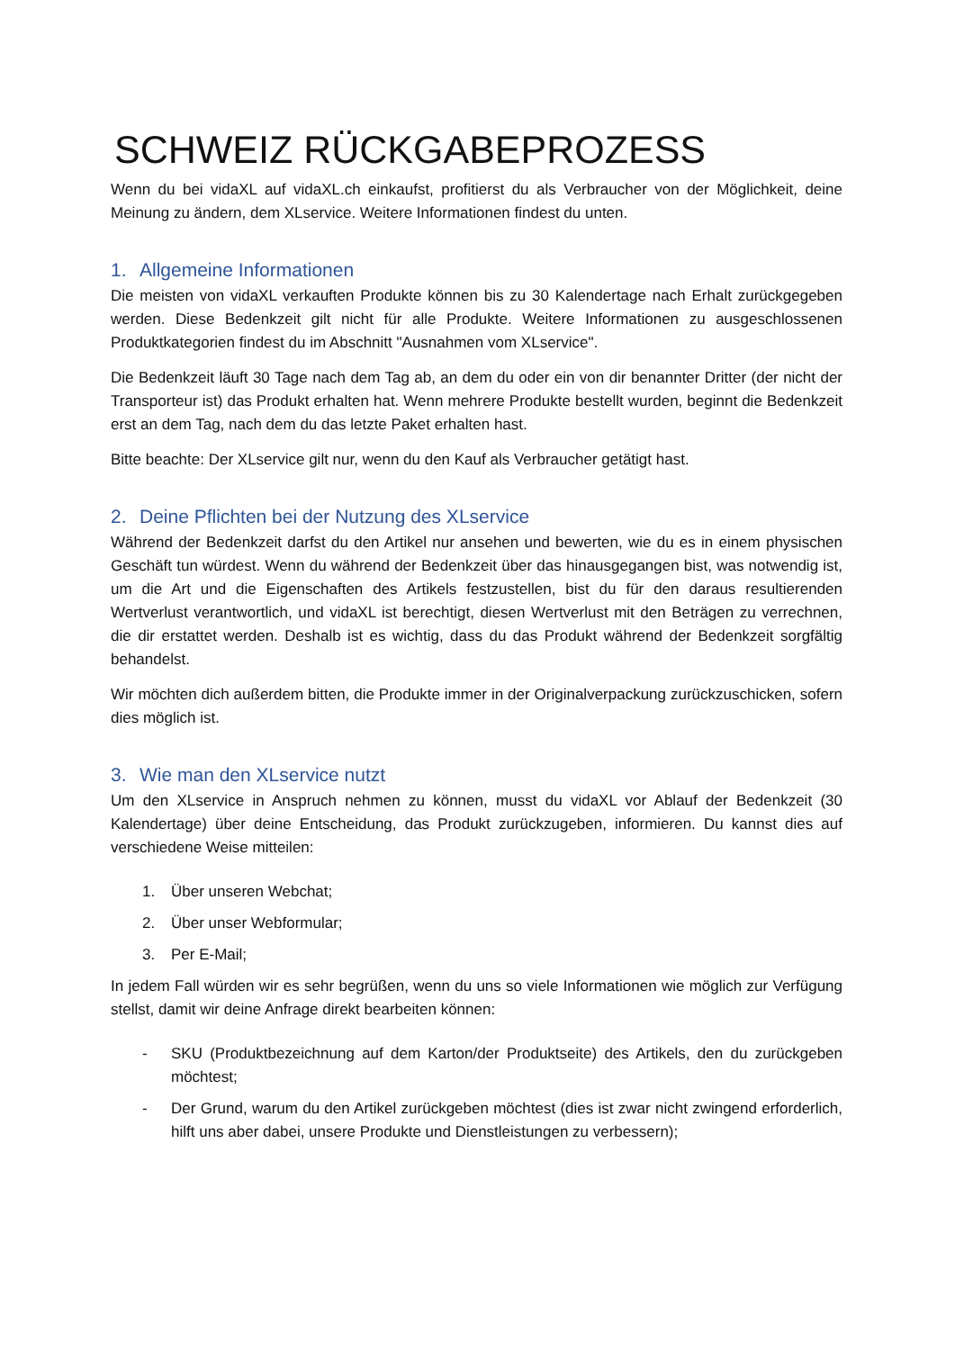SCHWEIZ RÜCKGABEPROZESS
Wenn du bei vidaXL auf vidaXL.ch einkaufst, profitierst du als Verbraucher von der Möglichkeit, deine Meinung zu ändern, dem XLservice. Weitere Informationen findest du unten.
1. Allgemeine Informationen
Die meisten von vidaXL verkauften Produkte können bis zu 30 Kalendertage nach Erhalt zurückgegeben werden. Diese Bedenkzeit gilt nicht für alle Produkte. Weitere Informationen zu ausgeschlossenen Produktkategorien findest du im Abschnitt "Ausnahmen vom XLservice".
Die Bedenkzeit läuft 30 Tage nach dem Tag ab, an dem du oder ein von dir benannter Dritter (der nicht der Transporteur ist) das Produkt erhalten hat. Wenn mehrere Produkte bestellt wurden, beginnt die Bedenkzeit erst an dem Tag, nach dem du das letzte Paket erhalten hast.
Bitte beachte: Der XLservice gilt nur, wenn du den Kauf als Verbraucher getätigt hast.
2. Deine Pflichten bei der Nutzung des XLservice
Während der Bedenkzeit darfst du den Artikel nur ansehen und bewerten, wie du es in einem physischen Geschäft tun würdest. Wenn du während der Bedenkzeit über das hinausgegangen bist, was notwendig ist, um die Art und die Eigenschaften des Artikels festzustellen, bist du für den daraus resultierenden Wertverlust verantwortlich, und vidaXL ist berechtigt, diesen Wertverlust mit den Beträgen zu verrechnen, die dir erstattet werden. Deshalb ist es wichtig, dass du das Produkt während der Bedenkzeit sorgfältig behandelst.
Wir möchten dich außerdem bitten, die Produkte immer in der Originalverpackung zurückzuschicken, sofern dies möglich ist.
3. Wie man den XLservice nutzt
Um den XLservice in Anspruch nehmen zu können, musst du vidaXL vor Ablauf der Bedenkzeit (30 Kalendertage) über deine Entscheidung, das Produkt zurückzugeben, informieren. Du kannst dies auf verschiedene Weise mitteilen:
1. Über unseren Webchat;
2. Über unser Webformular;
3. Per E-Mail;
In jedem Fall würden wir es sehr begrüßen, wenn du uns so viele Informationen wie möglich zur Verfügung stellst, damit wir deine Anfrage direkt bearbeiten können:
- SKU (Produktbezeichnung auf dem Karton/der Produktseite) des Artikels, den du zurückgeben möchtest;
- Der Grund, warum du den Artikel zurückgeben möchtest (dies ist zwar nicht zwingend erforderlich, hilft uns aber dabei, unsere Produkte und Dienstleistungen zu verbessern);